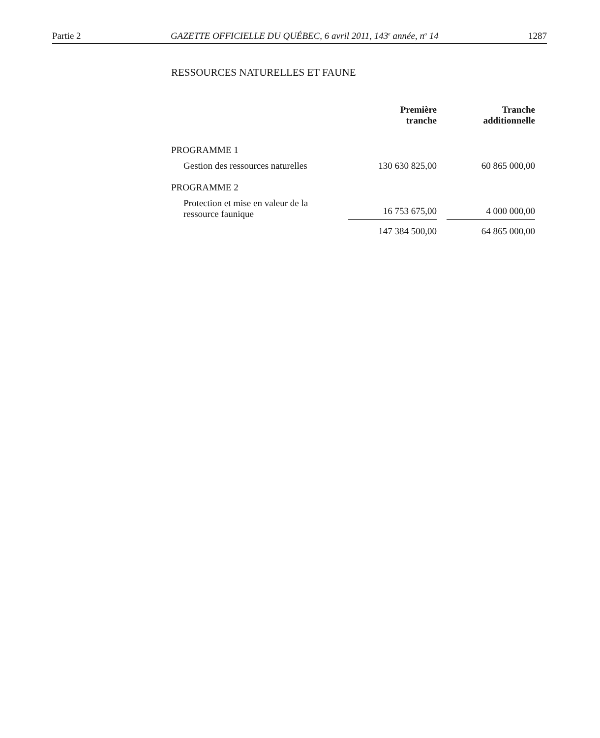Partie 2 GAZETTE OFFICIELLE DU QUÉBEC, 6 avril 2011, 143<sup>e</sup> année, n<sup>o</sup> 14 1287
RESSOURCES NATURELLES ET FAUNE
| | Première tranche | | Tranche additionnelle |
| --- | --- | --- | --- |
| PROGRAMME 1 | | | |
| Gestion des ressources naturelles | 130 630 825,00 | | 60 865 000,00 |
| PROGRAMME 2 | | | |
| Protection et mise en valeur de la ressource faunique | 16 753 675,00 | | 4 000 000,00 |
| | 147 384 500,00 | | 64 865 000,00 |